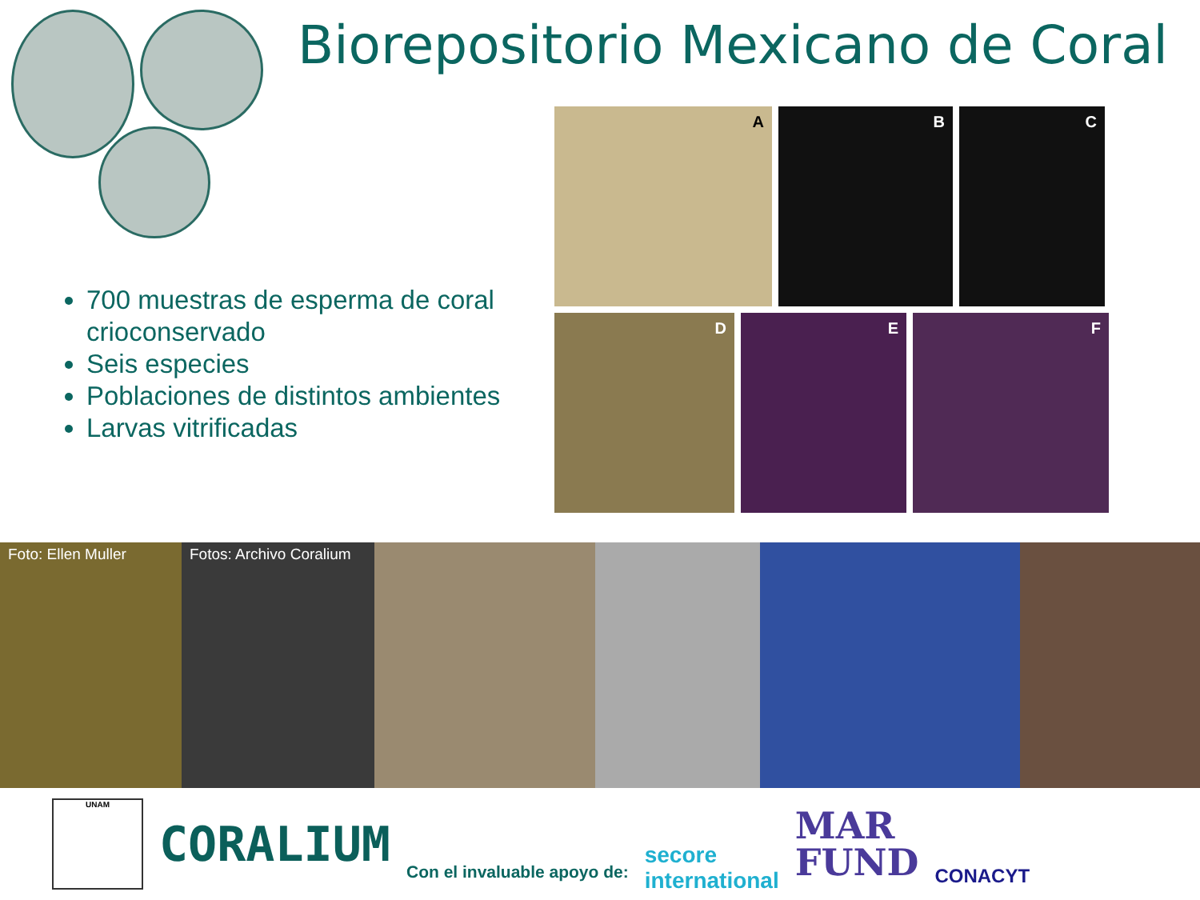Biorepositorio Mexicano de Coral
700 muestras de esperma de coral crioconservado
Seis especies
Poblaciones de distintos ambientes
Larvas vitrificadas
A
B
C
D
E
F
Foto: Ellen Muller Fotos: Archivo Coralium
UNAM
CORALIUM
Con el invaluable apoyo de:
secore
international
MAR
FUND
CONACYT